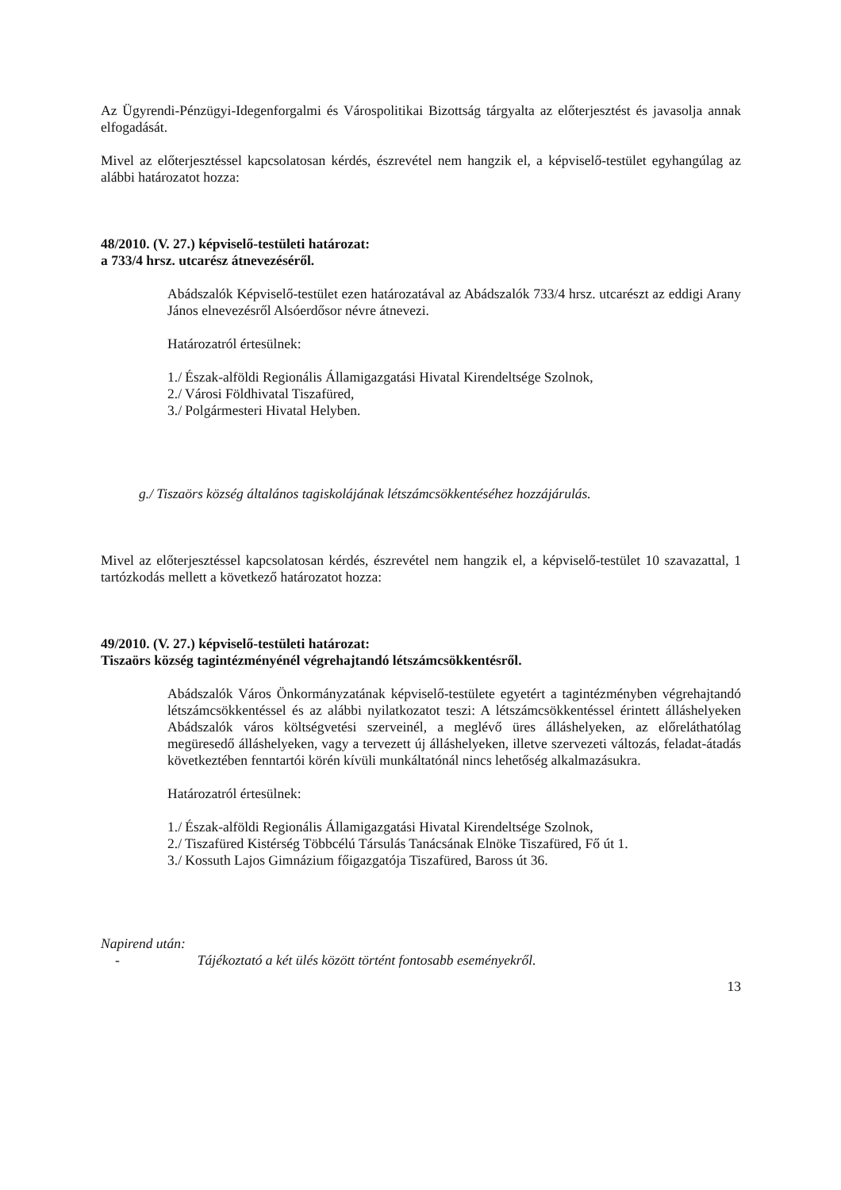Az Ügyrendi-Pénzügyi-Idegenforgalmi és Várospolitikai Bizottság tárgyalta az előterjesztést és javasolja annak elfogadását.
Mivel az előterjesztéssel kapcsolatosan kérdés, észrevétel nem hangzik el, a képviselő-testület egyhangúlag az alábbi határozatot hozza:
48/2010. (V. 27.) képviselő-testületi határozat:
a 733/4 hrsz. utcarész átnevezéséről.
Abádszalók Képviselő-testület ezen határozatával az Abádszalók 733/4 hrsz. utcarészt az eddigi Arany János elnevezésről Alsóerdősor névre átnevezi.
Határozatról értesülnek:
1./ Észak-alföldi Regionális Államigazgatási Hivatal Kirendeltsége Szolnok,
2./ Városi Földhivatal Tiszafüred,
3./ Polgármesteri Hivatal Helyben.
g./ Tiszaörs község általános tagiskolájának létszámcsökkentéséhez hozzájárulás.
Mivel az előterjesztéssel kapcsolatosan kérdés, észrevétel nem hangzik el, a képviselő-testület 10 szavazattal, 1 tartózkodás mellett a következő határozatot hozza:
49/2010. (V. 27.) képviselő-testületi határozat:
Tiszaörs község tagintézményénél végrehajtandó létszámcsökkentésről.
Abádszalók Város Önkormányzatának képviselő-testülete egyetért a tagintézményben végrehajtandó létszámcsökkentéssel és az alábbi nyilatkozatot teszi: A létszámcsökkentéssel érintett álláshelyeken Abádszalók város költségvetési szerveinél, a meglévő üres álláshelyeken, az előreláthatólag megüresedő álláshelyeken, vagy a tervezett új álláshelyeken, illetve szervezeti változás, feladat-átadás következtében fenntartói körén kívüli munkáltatónál nincs lehetőség alkalmazásukra.
Határozatról értesülnek:
1./ Észak-alföldi Regionális Államigazgatási Hivatal Kirendeltsége Szolnok,
2./ Tiszafüred Kistérség Többcélú Társulás Tanácsának Elnöke Tiszafüred, Fő út 1.
3./ Kossuth Lajos Gimnázium főigazgatója Tiszafüred, Baross út 36.
Napirend után:
- Tájékoztató a két ülés között történt fontosabb eseményekről.
13